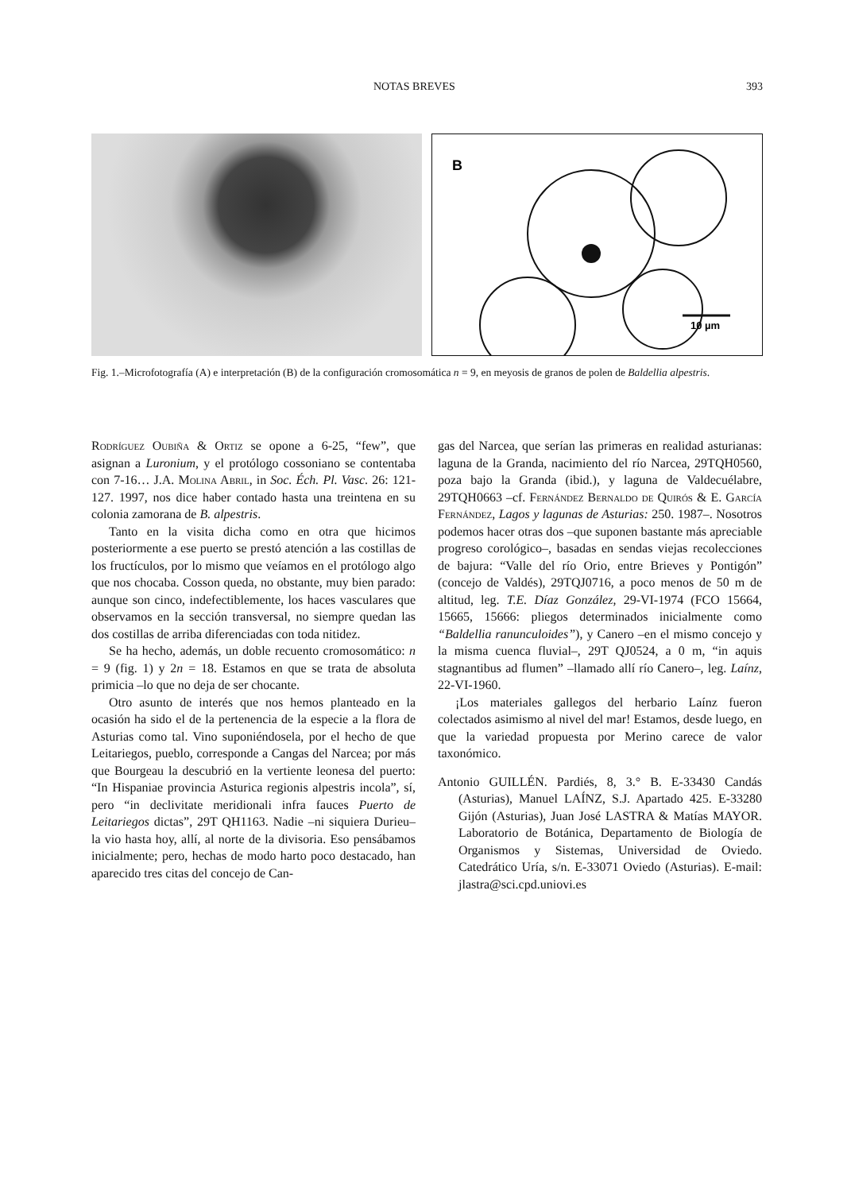NOTAS BREVES 393
B
10 µm
Fig. 1.–Microfotografía (A) e interpretación (B) de la configuración cromosomática n = 9, en meyosis de granos de polen de Baldellia alpestris.
Rodríguez Oubiña & Ortiz se opone a 6-25, “few”, que asignan a Luronium, y el protólogo cossoniano se contentaba con 7-16… J.A. Molina Abril, in Soc. Éch. Pl. Vasc. 26: 121-127. 1997, nos dice haber contado hasta una treintena en su colonia zamorana de B. alpestris.
Tanto en la visita dicha como en otra que hicimos posteriormente a ese puerto se prestó atención a las costillas de los fructículos, por lo mismo que veíamos en el protólogo algo que nos chocaba. Cosson queda, no obstante, muy bien parado: aunque son cinco, indefectiblemente, los haces vasculares que observamos en la sección transversal, no siempre quedan las dos costillas de arriba diferenciadas con toda nitidez.
Se ha hecho, además, un doble recuento cromosomático: n = 9 (fig. 1) y 2n = 18. Estamos en que se trata de absoluta primicia –lo que no deja de ser chocante.
Otro asunto de interés que nos hemos planteado en la ocasión ha sido el de la pertenencia de la especie a la flora de Asturias como tal. Vino suponiéndosela, por el hecho de que Leitariegos, pueblo, corresponde a Cangas del Narcea; por más que Bourgeau la descubrió en la vertiente leonesa del puerto: “In Hispaniae provincia Asturica regionis alpestris incola”, sí, pero “in declivitate meridionali infra fauces Puerto de Leitariegos dictas”, 29T QH1163. Nadie –ni siquiera Durieu– la vio hasta hoy, allí, al norte de la divisoria. Eso pensábamos inicialmente; pero, hechas de modo harto poco destacado, han aparecido tres citas del concejo de Can-
gas del Narcea, que serían las primeras en realidad asturianas: laguna de la Granda, nacimiento del río Narcea, 29TQH0560, poza bajo la Granda (ibid.), y laguna de Valdecuélabre, 29TQH0663 –cf. Fernández Bernaldo de Quirós & E. García Fernández, Lagos y lagunas de Asturias: 250. 1987–. Nosotros podemos hacer otras dos –que suponen bastante más apreciable progreso corológico–, basadas en sendas viejas recolecciones de bajura: “Valle del río Orio, entre Brieves y Pontigón” (concejo de Valdés), 29TQJ0716, a poco menos de 50 m de altitud, leg. T.E. Díaz González, 29-VI-1974 (FCO 15664, 15665, 15666: pliegos determinados inicialmente como “Baldellia ranunculoides”), y Canero –en el mismo concejo y la misma cuenca fluvial–, 29T QJ0524, a 0 m, “in aquis stagnantibus ad flumen” –llamado allí río Canero–, leg. Laínz, 22-VI-1960.
¡Los materiales gallegos del herbario Laínz fueron colectados asimismo al nivel del mar! Estamos, desde luego, en que la variedad propuesta por Merino carece de valor taxonómico.
Antonio GUILLÉN. Pardiés, 8, 3.° B. E-33430 Candás (Asturias), Manuel LAÍNZ, S.J. Apartado 425. E-33280 Gijón (Asturias), Juan José LASTRA & Matías MAYOR. Laboratorio de Botánica, Departamento de Biología de Organismos y Sistemas, Universidad de Oviedo. Catedrático Uría, s/n. E-33071 Oviedo (Asturias). E-mail: jlastra@sci.cpd.uniovi.es